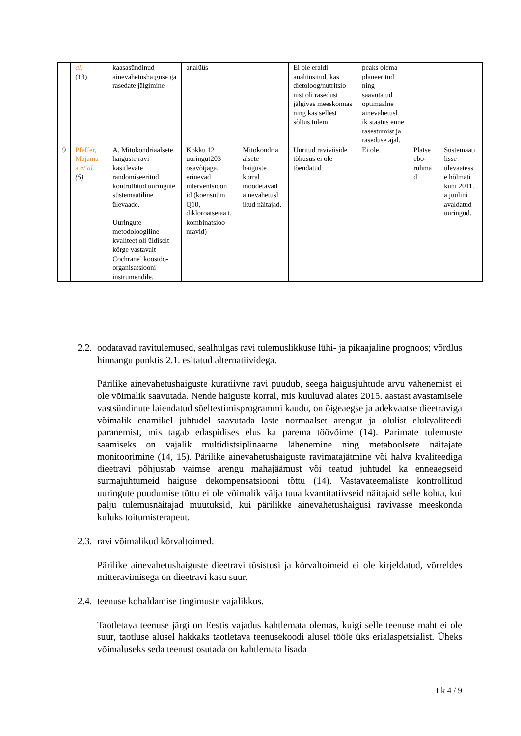| | al. (13) | kaasasündinud ainevahetushaiguse ga rasedate jälgimine | analüüs | | Ei ole eraldi analüüsitud, kas dietoloog/nutritsio nist oli rasedust jälgivas meeskonnas ning kas sellest sõltus tulem. | peaks olema planeeritud ning saavutatud optimaalne ainevahetusl ik staatus enne rasestumist ja raseduse ajal. | | |
| 9 | Pfeffer, Majama a et al. (5) | A. Mitokondriaalsete haiguste ravi käsitlevate randomiseeritud kontrollitud uuringute süstemaatiline ülevaade. Uuringute metodoloogiline kvaliteet oli üldiselt kõrge vastavalt Cochrane’ koostöö-organisatsiooni instrumendile. | Kokku 12 uuringut203 osavõtjaga, erinevad interventsioon id (koensüüm Q10, dikloroatsetaa t, kombinatsioo nravid) | Mitokondria alsete haiguste korral mõõdetavad ainevahetusl ikud näitajad. | Uuritud raviviiside tõhusus ei ole tõendatud | Ei ole. | Platse ebo-rühma d | Süstemaati lisse ülevaatess e hõlmati kuni 2011. a juulini avaldatud uuringud. |
2.2. oodatavad ravitulemused, sealhulgas ravi tulemuslikkuse lühi- ja pikaajaline prognoos; võrdlus hinnangu punktis 2.1. esitatud alternatiividega.
Pärilike ainevahetushaiguste kuratiivne ravi puudub, seega haigusjuhtude arvu vähenemist ei ole võimalik saavutada. Nende haiguste korral, mis kuuluvad alates 2015. aastast avastamisele vastsündinute laiendatud sõeltestimisprogrammi kaudu, on õigeaegse ja adekvaatse dieetraviga võimalik enamikel juhtudel saavutada laste normaalset arengut ja olulist elukvaliteedi paranemist, mis tagab edaspidises elus ka parema töövõime (14). Parimate tulemuste saamiseks on vajalik multidistsiplinaarne lähenemine ning metaboolsete näitajate monitoorimine (14, 15). Pärilike ainevahetushaiguste ravimatajätmine või halva kvaliteediga dieetravi põhjustab vaimse arengu mahajäämust või teatud juhtudel ka enneaegseid surmajuhtumeid haiguse dekompensatsiooni tõttu (14). Vastavateemaliste kontrollitud uuringute puudumise tõttu ei ole võimalik välja tuua kvantitatiivseid näitajaid selle kohta, kui palju tulemusnäitajad muutuksid, kui pärilikke ainevahetushaigusi ravivasse meeskonda kuluks toitumisterapeut.
2.3. ravi võimalikud kõrvaltoimed.
Pärilike ainevahetushaiguste dieetravi tüsistusi ja kõrvaltoimeid ei ole kirjeldatud, võrreldes mitteravimisega on dieetravi kasu suur.
2.4. teenuse kohaldamise tingimuste vajalikkus.
Taotletava teenuse järgi on Eestis vajadus kahtlemata olemas, kuigi selle teenuse maht ei ole suur, taotluse alusel hakkaks taotletava teenusekoodi alusel tööle üks erialaspetsialist. Üheks võimaluseks seda teenust osutada on kahtlemata lisada
Lk 4 / 9